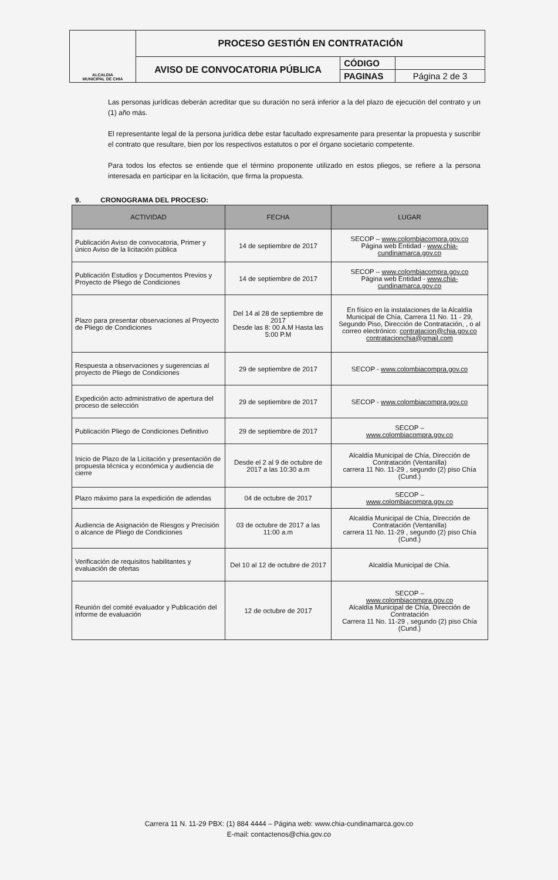| ALCALDIA MUNICIPAL DE CHIA | PROCESO GESTIÓN EN CONTRATACIÓN | | |
| | AVISO DE CONVOCATORIA PÚBLICA | CÓDIGO | |
| | | PAGINAS | Página 2 de 3 |
Las personas jurídicas deberán acreditar que su duración no será inferior a la del plazo de ejecución del contrato y un (1) año más.
El representante legal de la persona jurídica debe estar facultado expresamente para presentar la propuesta y suscribir el contrato que resultare, bien por los respectivos estatutos o por el órgano societario competente.
Para todos los efectos se entiende que el término proponente utilizado en estos pliegos, se refiere a la persona interesada en participar en la licitación, que firma la propuesta.
9. CRONOGRAMA DEL PROCESO:
| ACTIVIDAD | FECHA | LUGAR |
| --- | --- | --- |
| Publicación Aviso de convocatoria, Primer y único Aviso de la licitación pública | 14 de septiembre de 2017 | SECOP – www.colombiacompra.gov.co Página web Entidad - www.chia-cundinamarca.gov.co |
| Publicación Estudios y Documentos Previos y Proyecto de Pliego de Condiciones | 14 de septiembre de 2017 | SECOP – www.colombiacompra.gov.co Página web Entidad - www.chia-cundinamarca.gov.co |
| Plazo para presentar observaciones al Proyecto de Pliego de Condiciones | Del 14 al 28 de septiembre de 2017 Desde las 8: 00 A.M Hasta las 5:00 P.M | En físico en la instalaciones de la Alcaldía Municipal de Chía, Carrera 11 No. 11 - 29, Segundo Piso, Dirección de Contratación, , o al correo electrónico: contratacion@chia.gov.co contratacionchia@gmail.com |
| Respuesta a observaciones y sugerencias al proyecto de Pliego de Condiciones | 29 de septiembre de 2017 | SECOP - www.colombiacompra.gov.co |
| Expedición acto administrativo de apertura del proceso de selección | 29 de septiembre de 2017 | SECOP - www.colombiacompra.gov.co |
| Publicación Pliego de Condiciones Definitivo | 29 de septiembre de 2017 | SECOP – www.colombiacompra.gov.co |
| Inicio de Plazo de la Licitación y presentación de propuesta técnica y económica y audiencia de cierre | Desde el 2 al 9 de octubre de 2017 a las 10:30 a.m | Alcaldía Municipal de Chía, Dirección de Contratación (Ventanilla) carrera 11 No. 11-29 , segundo (2) piso Chía (Cund.) |
| Plazo máximo para la expedición de adendas | 04 de octubre de 2017 | SECOP – www.colombiacompra.gov.co |
| Audiencia de Asignación de Riesgos y Precisión o alcance de Pliego de Condiciones | 03 de octubre de 2017 a las 11:00 a.m | Alcaldía Municipal de Chía, Dirección de Contratación (Ventanilla) carrera 11 No. 11-29 , segundo (2) piso Chía (Cund.) |
| Verificación de requisitos habilitantes y evaluación de ofertas | Del 10 al 12 de octubre de 2017 | Alcaldía Municipal de Chía. |
| Reunión del comité evaluador y Publicación del informe de evaluación | 12 de octubre de 2017 | SECOP – www.colombiacompra.gov.co Alcaldía Municipal de Chía, Dirección de Contratación Carrera 11 No. 11-29 , segundo (2) piso Chía (Cund.) |
Carrera 11 N. 11-29 PBX: (1) 884 4444 – Página web: www.chia-cundinamarca.gov.co
E-mail: contactenos@chia.gov.co